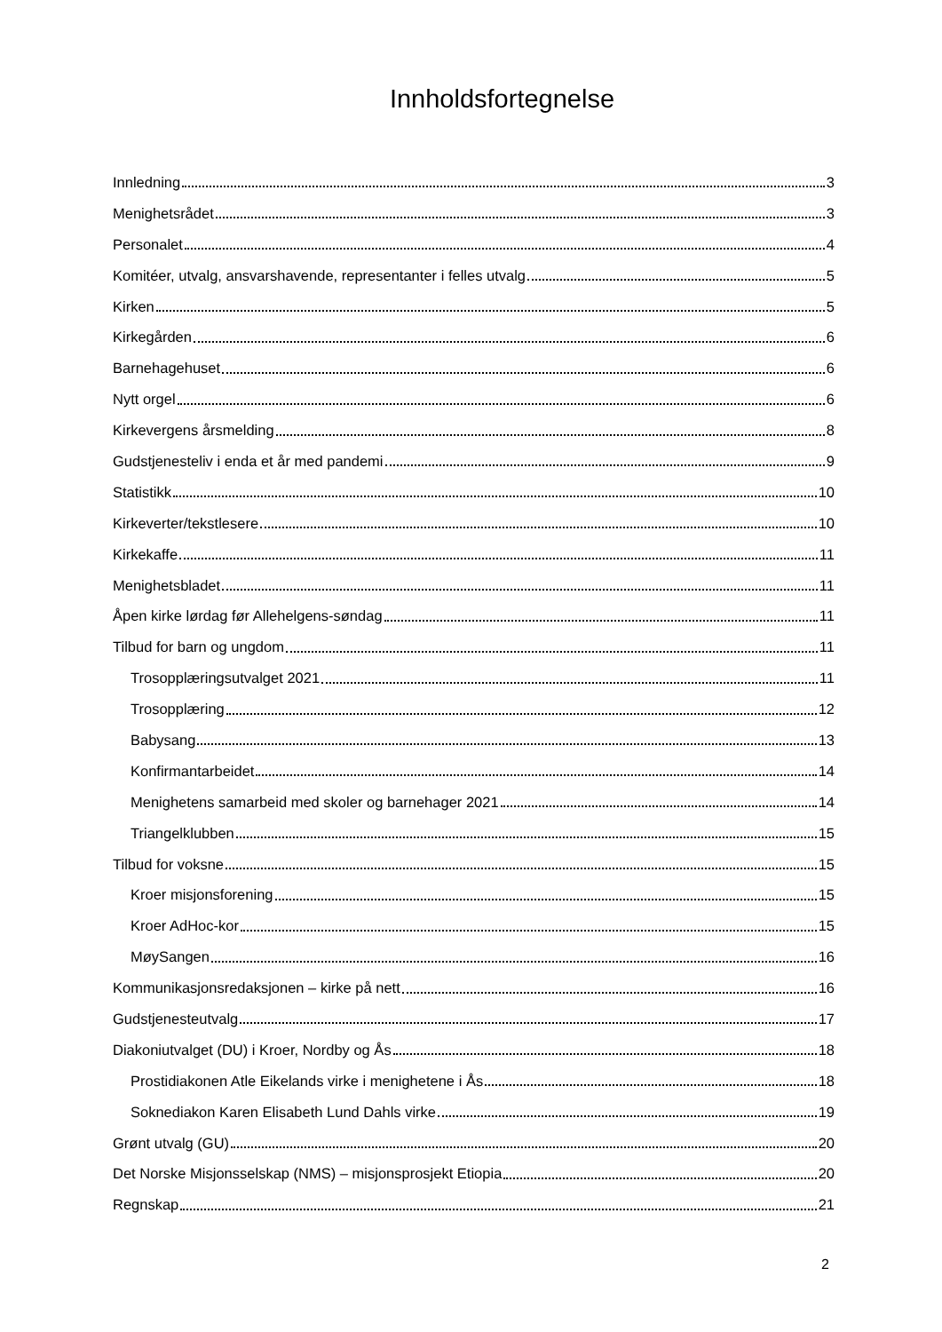Innholdsfortegnelse
Innledning 3
Menighetsrådet 3
Personalet 4
Komitéer, utvalg, ansvarshavende, representanter i felles utvalg 5
Kirken 5
Kirkegården 6
Barnehagehuset 6
Nytt orgel 6
Kirkevergens årsmelding 8
Gudstjenesteliv i enda et år med pandemi 9
Statistikk 10
Kirkeverter/tekstlesere 10
Kirkekaffe 11
Menighetsbladet 11
Åpen kirke lørdag før Allehelgens-søndag 11
Tilbud for barn og ungdom 11
Trosopplæringsutvalget 2021 11
Trosopplæring 12
Babysang 13
Konfirmantarbeidet 14
Menighetens samarbeid med skoler og barnehager 2021 14
Triangelklubben 15
Tilbud for voksne 15
Kroer misjonsforening 15
Kroer AdHoc-kor 15
MøySangen 16
Kommunikasjonsredaksjonen – kirke på nett 16
Gudstjenesteutvalg 17
Diakoniutvalget (DU) i Kroer, Nordby og Ås 18
Prostidiakonen Atle Eikelands virke i menighetene i Ås 18
Soknediakon Karen Elisabeth Lund Dahls virke 19
Grønt utvalg (GU) 20
Det Norske Misjonsselskap (NMS) – misjonsprosjekt Etiopia 20
Regnskap 21
2